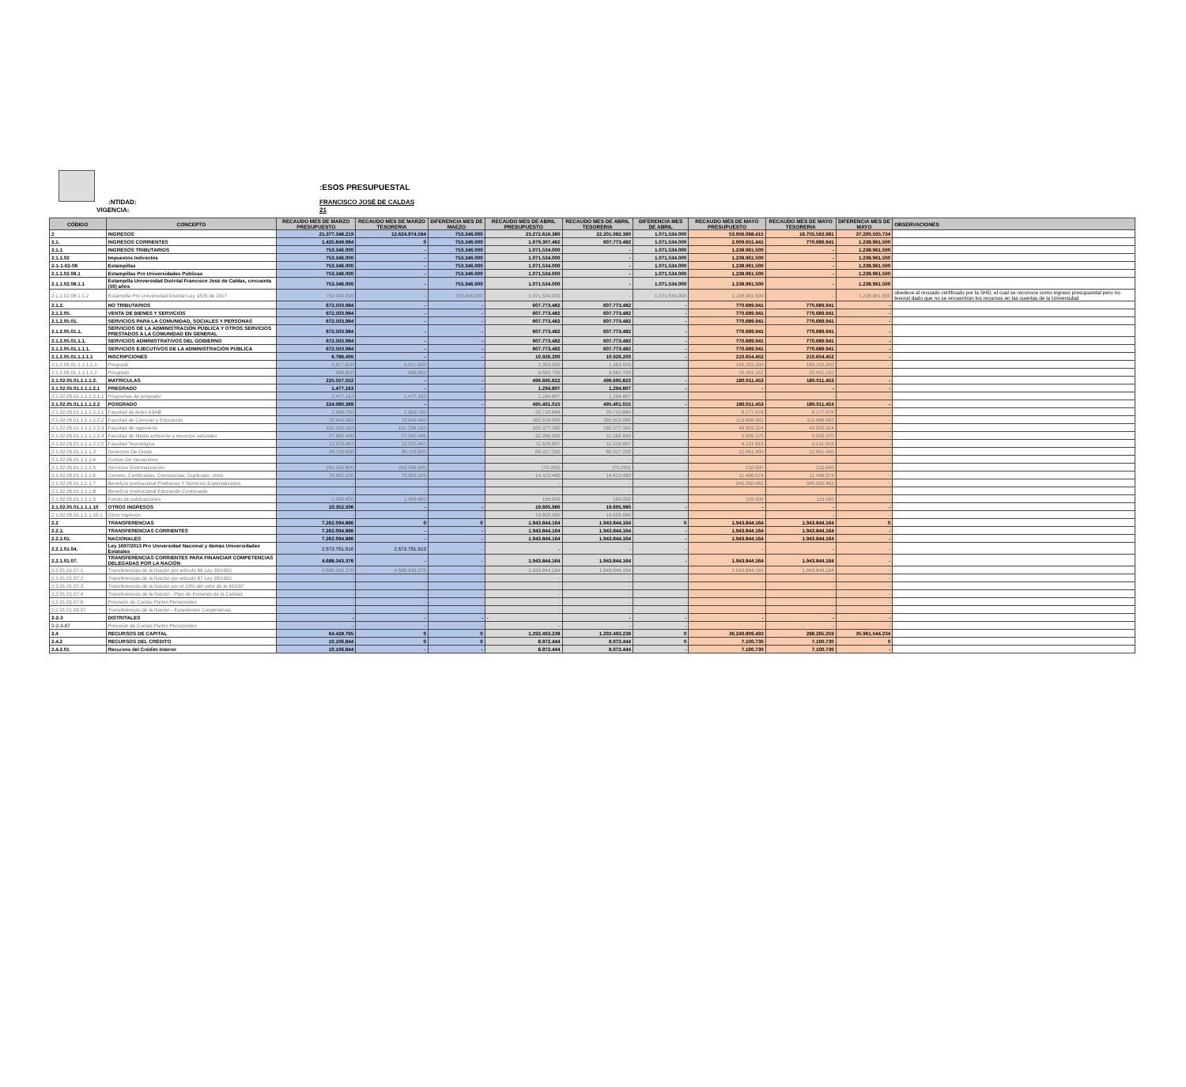:ESOS PRESUPUESTAL
:NTIDAD: FRANCISCO JOSÉ DE CALDAS
VIGENCIA: 21
| CÓDIGO | CONCEPTO | RECAUDO MES DE MARZO PRESUPUESTO | RECAUDO MES DE MARZO TESORERIA | DIFERENCIA MES DE MAEZO | RECAUDO MES DE ABRIL PRESUPUESTO | RECAUDO MES DE ABRIL TESORERIA | DIFERENCIA MES DE ABRIL | RECAUDO MES DE MAYO PRESUPUESTO | RECAUDO MES DE MAYO TESORERIA | DIFERENCIA MES DE MAYO | OBSERVACIONES |
| --- | --- | --- | --- | --- | --- | --- | --- | --- | --- | --- | --- |
| 2 | INGRESOS | 21.377.348.219 | 12.624.974.584 | 753.346.000 | 23.272.616.380 | 22.201.082.380 | 1.071.534.000 | 53.956.068.415 | 16.755.562.681 | 37.200.505.734 | |
| 2.1. | INGRESOS CORRIENTES | 1.425.849.984 | 0 | 753.346.000 | 1.679.307.482 | 607.773.482 | 1.071.534.000 | 2.009.651.441 | 770.689.941 | 1.238.961.500 | |
| 2.1.1 | INGRESOS TRIBUTARIOS | 753.346.000 | - | 753.346.000 | 1.071.534.000 | - | 1.071.534.000 | 1.238.961.500 | - | 1.238.961.500 | |
| 2.1.1.02 | Impuestos Indirectos | 753.346.000 | - | 753.346.000 | 1.071.534.000 | - | 1.071.534.000 | 1.238.961.500 | - | 1.238.961.500 | |
| 2-1-1-02-08 | Estampillas | 753.346.000 | - | 753.346.000 | 1.071.534.000 | - | 1.071.534.000 | 1.238.961.500 | - | 1.238.961.500 | |
| 2.1.1.02.08.1 | Estampillas Pro Universidades Públicas | 753.346.000 | - | 753.346.000 | 1.071.534.000 | - | 1.071.534.000 | 1.238.961.500 | - | 1.238.961.500 | |
| 2.1.1.02.08.1.1 | Estampilla Universidad Distrital Francisco José de Caldas, cincuenta (50) años | 753.346.000 | - | 753.346.000 | 1.071.534.000 | - | 1.071.534.000 | 1.238.961.500 | - | 1.238.961.500 | |
| 2.1.1.02.08.1.1.2 | Estampilla Pro Universidad Distrital Ley 1825 de 2017 | 753.346.000 | - | 753.346.000 | 1.071.534.000 | - | 1.071.534.000 | 1.238.961.500 | - | 1.238.961.500 | obedece al recuado certificado por la SHD, el cual se reconoce como ingreso presupuestal pero no tesoral dado que no se encuentran los recursos en las cuentas de la Universidad |
| 2.1.2. | NO TRIBUTARIOS | 672.503.984 | - | - | 607.773.482 | 607.773.482 | - | 770.689.941 | 770.689.941 | - | |
| 2.1.2.05. | VENTA DE BIENES Y SERVICIOS | 672.503.984 | - | - | 607.773.482 | 607.773.482 | - | 770.689.941 | 770.689.941 | - | |
| 2.1.2.05.01. | SERVICIOS PARA LA COMUNIDAD, SOCIALES Y PERSONAS | 672.503.984 | - | - | 607.773.482 | 607.773.482 | - | 770.689.941 | 770.689.941 | - | |
| 2.1.2.05.01.1. | SERVICIOS DE LA ADMINISTRACIÓN PÚBLICA Y OTROS SERVICIOS PRESTADOS A LA COMUNIDAD EN GENERAL | 672.503.984 | - | - | 607.773.482 | 607.773.482 | - | 770.689.941 | 770.689.941 | - | |
| 2.1.2.05.01.1.1. | SERVICIOS ADMINISTRATIVOS DEL GOBIERNO | 672.503.984 | - | - | 607.773.482 | 607.773.482 | - | 770.689.941 | 770.689.941 | - | |
| 2.1.2.05.01.1.1.1. | SERVICIOS EJECUTIVOS DE LA ADMINISTRACIÓN PÚBLICA | 672.503.984 | - | - | 607.773.482 | 607.773.482 | - | 770.689.941 | 770.689.941 | - | |
| 2.1.2.05.01.1.1.1.1 | INSCRIPCIONES | 6.786.400 | - | - | 10.926.200 | 10.926.200 | - | 210.654.452 | 210.654.452 | - | |
| 2.1.2.05.01.1.1.1.1.1 | Pregrado | 5.817.600 | 5.817.600 | - | 1.363.500 | 1.363.500 | - | 185.253.300 | 185.253.300 | - | |
| 2.1.2.05.01.1.1.1.1.2 | Posgrado | 968.800 | 968.800 | - | 9.562.700 | 9.562.700 | - | 25.401.152 | 25.401.152 | - | |
| 2.1.02.05.01.1.1.1.2. | MATRÍCULAS | 225.557.552 | - | - | 496.695.822 | 496.695.822 | - | 180.011.453 | 180.011.453 | - | |
| 2.1.02.05.01.1.1.1.2.1 | PREGRADO | 1.477.163 | - | - | 1.294.807 | 1.294.807 | - | - | - | - | |
| 2.1.02.05.01.1.1.1.2.1.1 | Programas de pregrado | 1.477.163 | 1.477.163 | - | 1.294.807 | 1.294.807 | - | - | - | - | |
| 2.1.02.05.01.1.1.1.2.2 | POSGRADO | 224.080.389 | - | - | 495.401.015 | 495.401.015 | - | 180.011.453 | 180.011.453 | - | |
| 2.1.02.05.01.1.1.1.2.2.1 | Facultad de Artes ASAB | 1.969.790 | 1.969.790 | - | 20.710.884 | 20.710.884 | - | 6.177.978 | 6.177.978 | - | |
| 2.1.02.05.01.1.1.1.2.2.2 | Facultad de Ciencias y Educación | 78.843.483 | 78.843.483 | - | 265.529.985 | 265.529.985 | - | 113.888.962 | 113.888.962 | - | |
| 2.1.02.05.01.1.1.1.2.2.3 | Facultad de ingeniería | 101.358.163 | 101.358.163 | - | 165.377.390 | 165.377.390 | - | 49.903.324 | 49.903.324 | - | |
| 2.1.02.05.01.1.1.1.2.2.4 | Facultad de Medio ambiente y recursos naturales | 27.983.486 | 27.983.486 | - | 32.266.859 | 32.266.859 | - | 5.909.370 | 5.909.370 | - | |
| 2.1.02.05.01.1.1.1.2.2.5 | Facultad Tecnológica | 13.925.467 | 13.925.467 | - | 11.515.897 | 11.515.897 | - | 4.131.819 | 4.131.819 | - | |
| 2.1.02.05.01.1.1.1.3 | Derechos De Grado | 85.118.600 | 85.118.600 | - | 66.027.200 | 66.027.200 | - | 22.861.400 | 22.861.400 | - | |
| 2.1.02.05.01.1.1.1.4 | Cursos De Vacaciones | - | - | - | - | - | - | - | - | - | |
| 2.1.02.05.01.1.1.1.5 | Servicios Sistematización | 263.368.800 | 263.368.800 | - | (70.200) | (70.200) | - | 210.600 | 210.600 | - | |
| 2.1.02.05.01.1.1.1.6 | Carnets, Certificados, Constancias, Duplicado, otros | 79.863.326 | 79.863.326 | - | 14.423.480 | 14.423.480 | - | 11.486.574 | 11.486.574 | - | |
| 2.1.02.05.01.1.1.1.7 | Beneficio Institucional Productos Y Servicios Especializados | - | - | - | - | - | - | 345.350.462 | 345.350.462 | - | |
| 2.1.02.05.01.1.1.1.8 | Beneficio Institucional Educación Continuada | - | - | - | - | - | - | - | | - | |
| 2.1.02.05.01.1.1.1.9 | Fondo de publicaciones | 1.456.800 | 1.456.800 | - | 165.000 | 165.000 | - | 115.000 | 115.000 | - | |
| 2.1.02.05.01.1.1.1.10 | OTROS INGRESOS | 10.352.506 | - | - | 19.605.980 | 19.605.980 | - | - | - | - | |
| 2.1.02.05.01.1.1.1.10.1 | Otros Ingresos | - | - | - | 19.605.980 | 19.605.980 | - | - | - | - | |
| 2.2 | TRANSFERENCIAS | 7.262.094.886 | 0 | 0 | 1.943.844.164 | 1.943.844.164 | 0 | 1.943.844.164 | 1.943.844.164 | 0 | |
| 2.2.1. | TRANSFERENCIAS CORRIENTES | 7.262.094.886 | - | - | 1.943.844.164 | 1.943.844.164 | - | 1.943.844.164 | 1.943.844.164 | - | |
| 2.2.1.01. | NACIONALES | 7.262.094.886 | - | - | 1.943.844.164 | 1.943.844.164 | - | 1.943.844.164 | 1.943.844.164 | - | |
| 2.2.1.01.04. | Ley 1697/2013 Pro Universidad Nacional y demás Universidades Estatales | 2.573.751.510 | 2.573.751.510 | - | - | - | - | - | - | - | |
| 2.2.1.01.07. | TRANSFERENCIAS CORRIENTES PARA FINANCIAR COMPETENCIAS DELEGADAS POR LA NACIÓN | 4.688.343.376 | - | - | 1.943.844.164 | 1.943.844.164 | - | 1.943.844.164 | 1.943.844.164 | - | |
| 2.2.01.01.07.1 | Transferencias de la Nación por artículo 86 Ley 30/1992 | 4.688.343.376 | 4.688.343.376 | - | 1.943.844.164 | 1.943.844.164 | - | 1.943.844.164 | 1.943.844.164 | - | |
| 2.2.01.01.07.2 | Transferencias de la Nación por artículo 87 Ley 30/1992 | - | - | - | - | - | - | - | - | - | |
| 2.2.01.01.07.3 | Transferencias de la Nación por el 10% del valor de la 403/97 | - | - | - | - | - | - | - | - | - | |
| 2.2.01.01.07.4 | Transferencias de la Nación - Plan de Fomento de la Calidad | - | - | - | - | - | - | - | - | - | |
| 2.2.01.01.07.6 | Provisión de Cuotas Partes Pensionales | - | - | - | - | - | - | - | - | - | |
| 2.2.01.01.09.07 | Transferencias de la Nación - Excedentes Cooperativas | - | - | - | - | - | - | - | - | - | |
| 2-2-3 | DISTRITALES | - | - | - | - | - | - | - | - | - | |
| 2-2-3-07 | Provisión de Cuotas Partes Pensionales | - | - | - | - | - | - | - | - | - | |
| 2.4 | RECURSOS DE CAPITAL | 64.428.765 | 0 | 0 | 1.292.493.238 | 1.292.493.238 | 0 | 36.249.809.493 | 288.265.259 | 35.961.544.234 | |
| 2.4.2 | RECURSOS DEL CRÉDITO | 10.106.844 | 0 | 0 | 8.972.444 | 8.972.444 | 0 | 7.100.730 | 7.100.730 | 0 | |
| 2.4.2.01 | Recursos del Crédito Interno | 10.106.844 | - | - | 8.972.444 | 8.972.444 | - | 7.100.730 | 7.100.730 | - | |